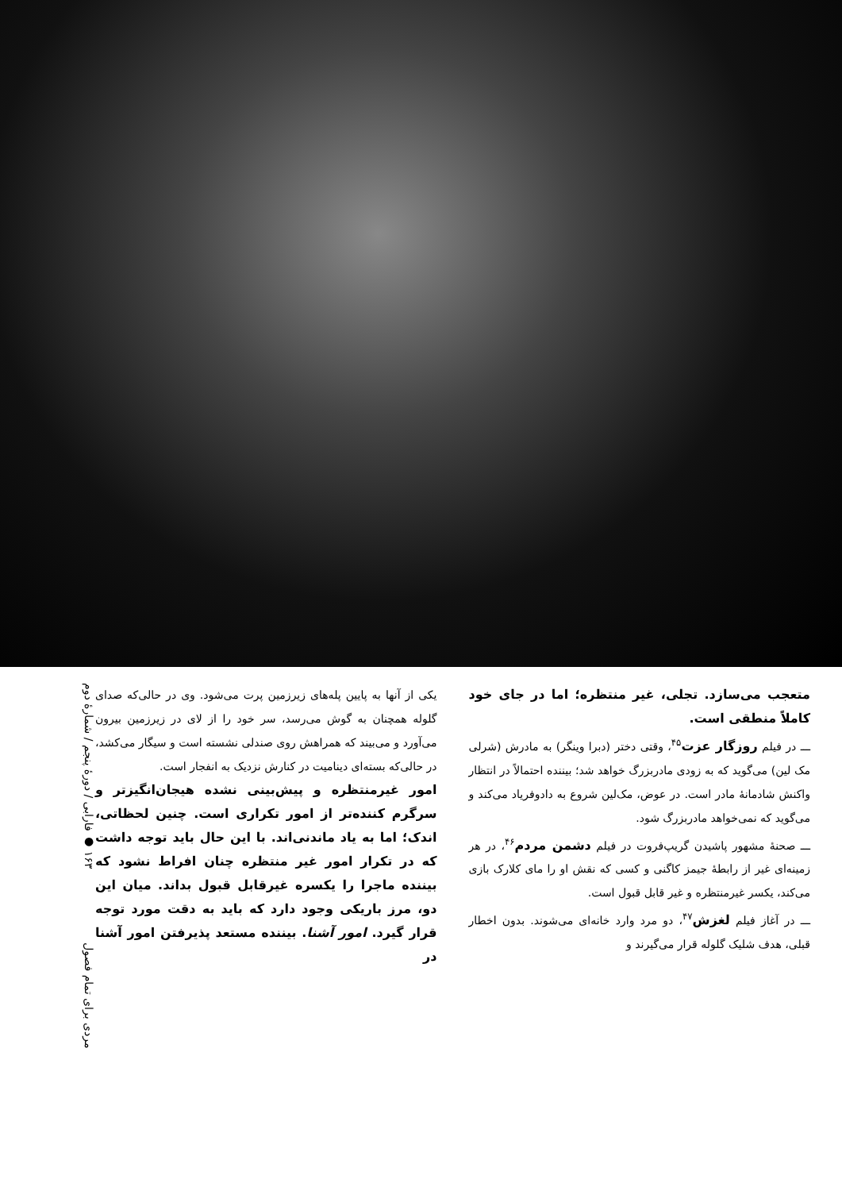متعجب می‌سازد. تجلی، غیر منتظره؛ اما در جای خود کاملاً منطقی است.
ـــ در فیلم روزگار عزت<sup>۴۵</sup>، وقتی دختر (دبرا وینگر) به مادرش (شرلی مک لین) می‌گوید که به زودی مادربزرگ خواهد شد؛ بیننده احتمالاً در انتظار واکنش شادمانهٔ مادر است. در عوض، مک‌لین شروع به دادوفریاد می‌کند و می‌گوید که نمی‌خواهد مادربزرگ شود.
ـــ صحنهٔ مشهور پاشیدن گریپ‌فروت در فیلم دشمن مردم<sup>۴۶</sup>، در هر زمینه‌ای غیر از رابطهٔ جیمز کاگنی و کسی که نقش او را مای کلارک بازی می‌کند، یکسر غیرمنتظره و غیر قابل قبول است.
ـــ در آغاز فیلم لغزش<sup>۴۷</sup>، دو مرد وارد خانه‌ای می‌شوند. بدون اخطار قبلی، هدف شلیک گلوله قرار می‌گیرند و
یکی از آنها به پایین پله‌های زیرزمین پرت می‌شود. وی در حالی‌که صدای گلوله همچنان به گوش می‌رسد، سر خود را از لای در زیرزمین بیرون می‌آورد و می‌بیند که همراهش روی صندلی نشسته است و سیگار می‌کشد، در حالی‌که بسته‌ای دینامیت در کنارش نزدیک به انفجار است.
امور غیرمنتظره و پیش‌بینی نشده هیجان‌انگیزتر و سرگرم کننده‌تر از امور تکراری است. چنین لحظاتی، اندک؛ اما به یاد ماندنی‌اند. با این حال باید توجه داشت که در تکرار امور غیر منتظره چنان افراط نشود که بیننده ماجرا را یکسره غیرقابل قبول بداند. میان این دو، مرز باریکی وجود دارد که باید به دقت مورد توجه قرار گیرد. امور آشنا. بیننده مستعد پذیرفتن امور آشنا در
مردی برای تمام فصول ۱۶۳ ● فارابی / دورهٔ پنجم / شمارهٔ دوم